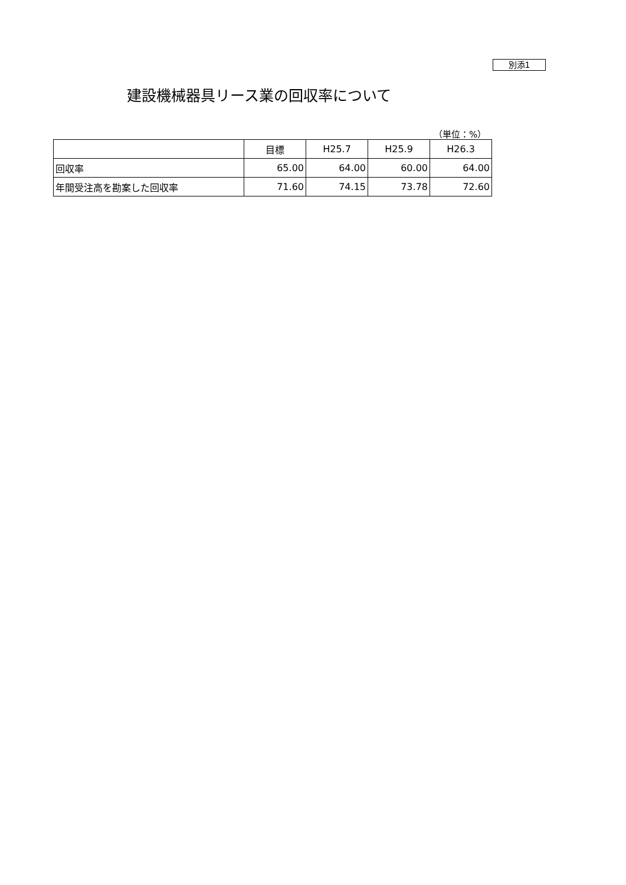別添1
建設機械器具リース業の回収率について
（単位：%）
| | 目標 | H25.7 | H25.9 | H26.3 |
| --- | --- | --- | --- | --- |
| 回収率 | 65.00 | 64.00 | 60.00 | 64.00 |
| 年間受注高を勘案した回収率 | 71.60 | 74.15 | 73.78 | 72.60 |